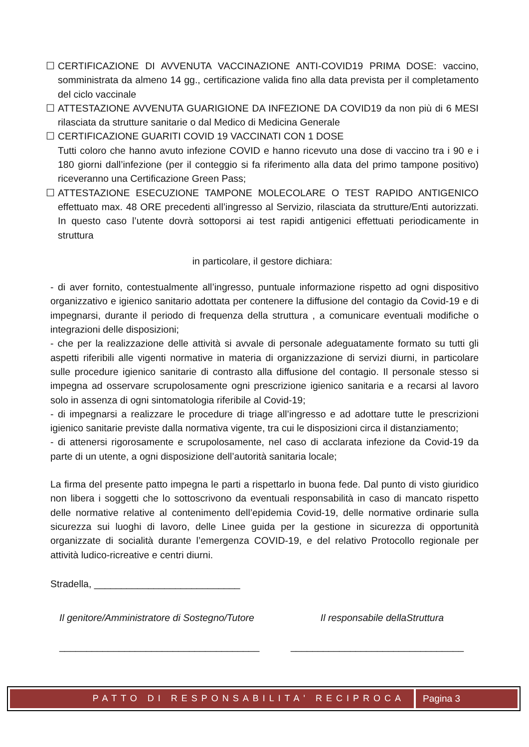☐ CERTIFICAZIONE DI AVVENUTA VACCINAZIONE ANTI-COVID19 PRIMA DOSE: vaccino, somministrata da almeno 14 gg., certificazione valida fino alla data prevista per il completamento del ciclo vaccinale
☐ ATTESTAZIONE AVVENUTA GUARIGIONE DA INFEZIONE DA COVID19 da non più di 6 MESI rilasciata da strutture sanitarie o dal Medico di Medicina Generale
☐ CERTIFICAZIONE GUARITI COVID 19 VACCINATI CON 1 DOSE
Tutti coloro che hanno avuto infezione COVID e hanno ricevuto una dose di vaccino tra i 90 e i 180 giorni dall’infezione (per il conteggio si fa riferimento alla data del primo tampone positivo) riceveranno una Certificazione Green Pass;
☐ ATTESTAZIONE ESECUZIONE TAMPONE MOLECOLARE O TEST RAPIDO ANTIGENICO effettuato max. 48 ORE precedenti all’ingresso al Servizio, rilasciata da strutture/Enti autorizzati. In questo caso l’utente dovrà sottoporsi ai test rapidi antigenici effettuati periodicamente in struttura
in particolare, il gestore dichiara:
- di aver fornito, contestualmente all’ingresso, puntuale informazione rispetto ad ogni dispositivo organizzativo e igienico sanitario adottata per contenere la diffusione del contagio da Covid-19 e di impegnarsi, durante il periodo di frequenza della struttura , a comunicare eventuali modifiche o integrazioni delle disposizioni;
- che per la realizzazione delle attività si avvale di personale adeguatamente formato su tutti gli aspetti riferibili alle vigenti normative in materia di organizzazione di servizi diurni, in particolare sulle procedure igienico sanitarie di contrasto alla diffusione del contagio. Il personale stesso si impegna ad osservare scrupolosamente ogni prescrizione igienico sanitaria e a recarsi al lavoro solo in assenza di ogni sintomatologia riferibile al Covid-19;
- di impegnarsi a realizzare le procedure di triage all’ingresso e ad adottare tutte le prescrizioni igienico sanitarie previste dalla normativa vigente, tra cui le disposizioni circa il distanziamento;
- di attenersi rigorosamente e scrupolosamente, nel caso di acclarata infezione da Covid-19 da parte di un utente, a ogni disposizione dell’autorità sanitaria locale;
La firma del presente patto impegna le parti a rispettarlo in buona fede. Dal punto di visto giuridico non libera i soggetti che lo sottoscrivono da eventuali responsabilità in caso di mancato rispetto delle normative relative al contenimento dell’epidemia Covid-19, delle normative ordinarie sulla sicurezza sui luoghi di lavoro, delle Linee guida per la gestione in sicurezza di opportunità organizzate di socialità durante l’emergenza COVID-19, e del relativo Protocollo regionale per attività ludico-ricreative e centri diurni.
Stradella, ___________________________
Il genitore/Amministratore di Sostegno/Tutore Il responsabile dellaStruttura
_____________________________________ ________________________________
PATTO DI RESPONSABILITA' RECIPROCA
Pagina 3